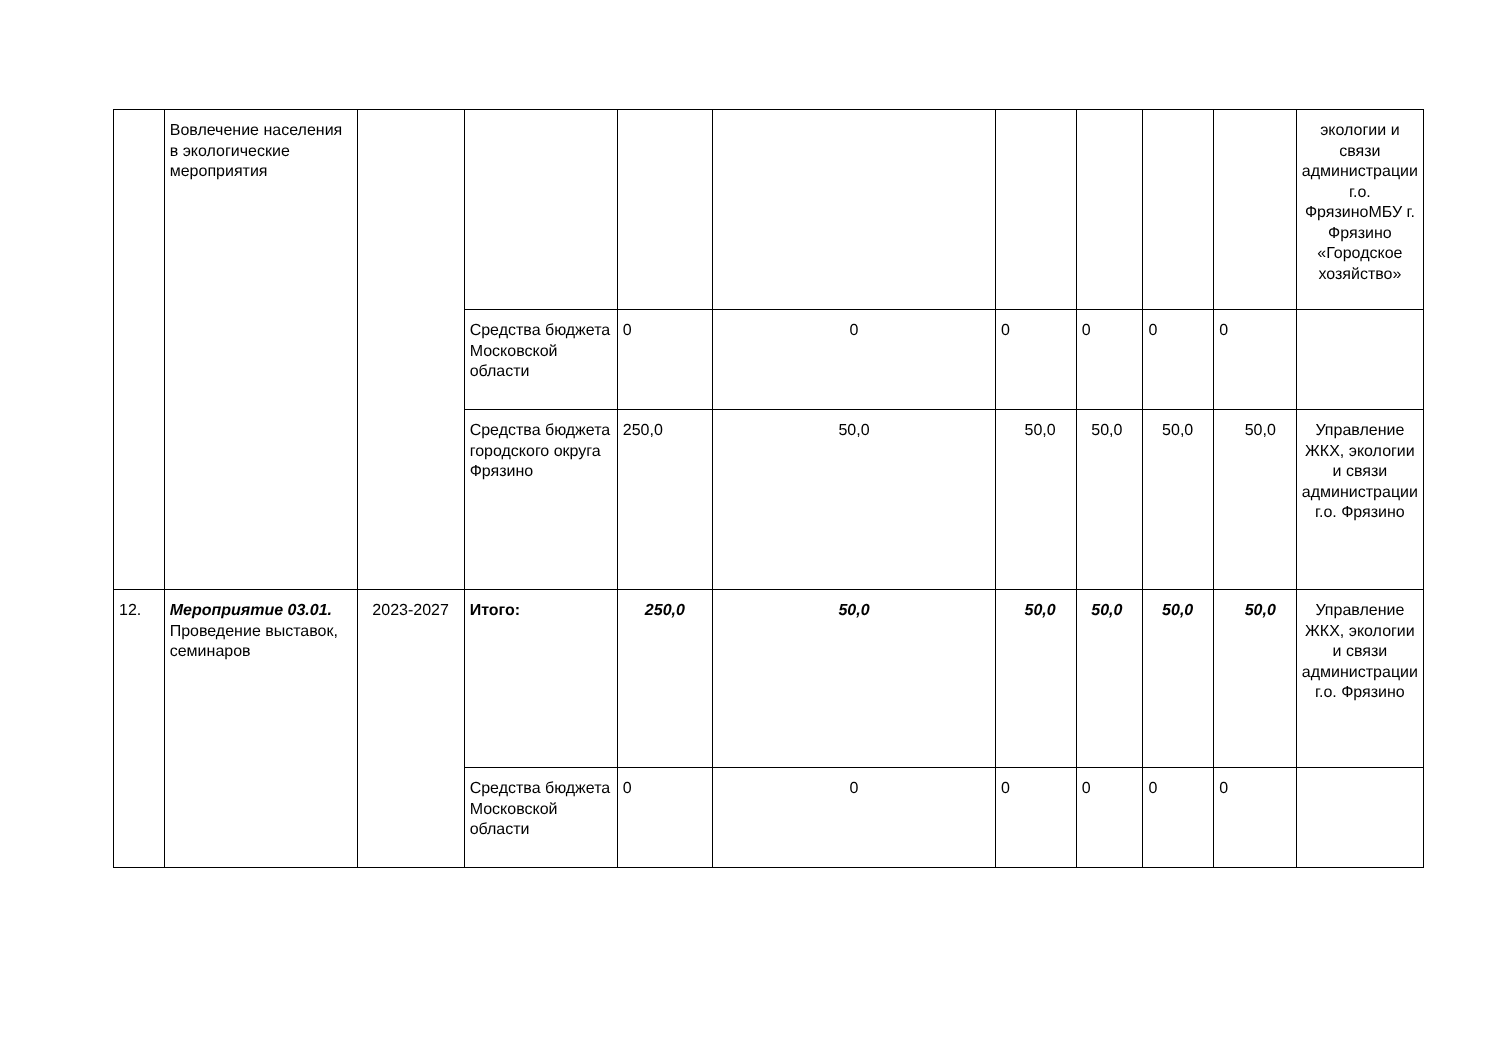| | Вовлечение населения в экологические мероприятия | | | | | | | | | экологии и связи администрации г.о. ФрязиноМБУ г. Фрязино «Городское хозяйство» |
| | | | Средства бюджета Московской области | 0 | 0 | 0 | 0 | 0 | 0 | |
| | | | Средства бюджета городского округа Фрязино | 250,0 | 50,0 | 50,0 | 50,0 | 50,0 | 50,0 | Управление ЖКХ, экологии и связи администрации г.о. Фрязино |
| 12. | Мероприятие 03.01. Проведение выставок, семинаров | 2023-2027 | Итого: | 250,0 | 50,0 | 50,0 | 50,0 | 50,0 | 50,0 | Управление ЖКХ, экологии и связи администрации г.о. Фрязино |
| | | | Средства бюджета Московской области | 0 | 0 | 0 | 0 | 0 | 0 | |